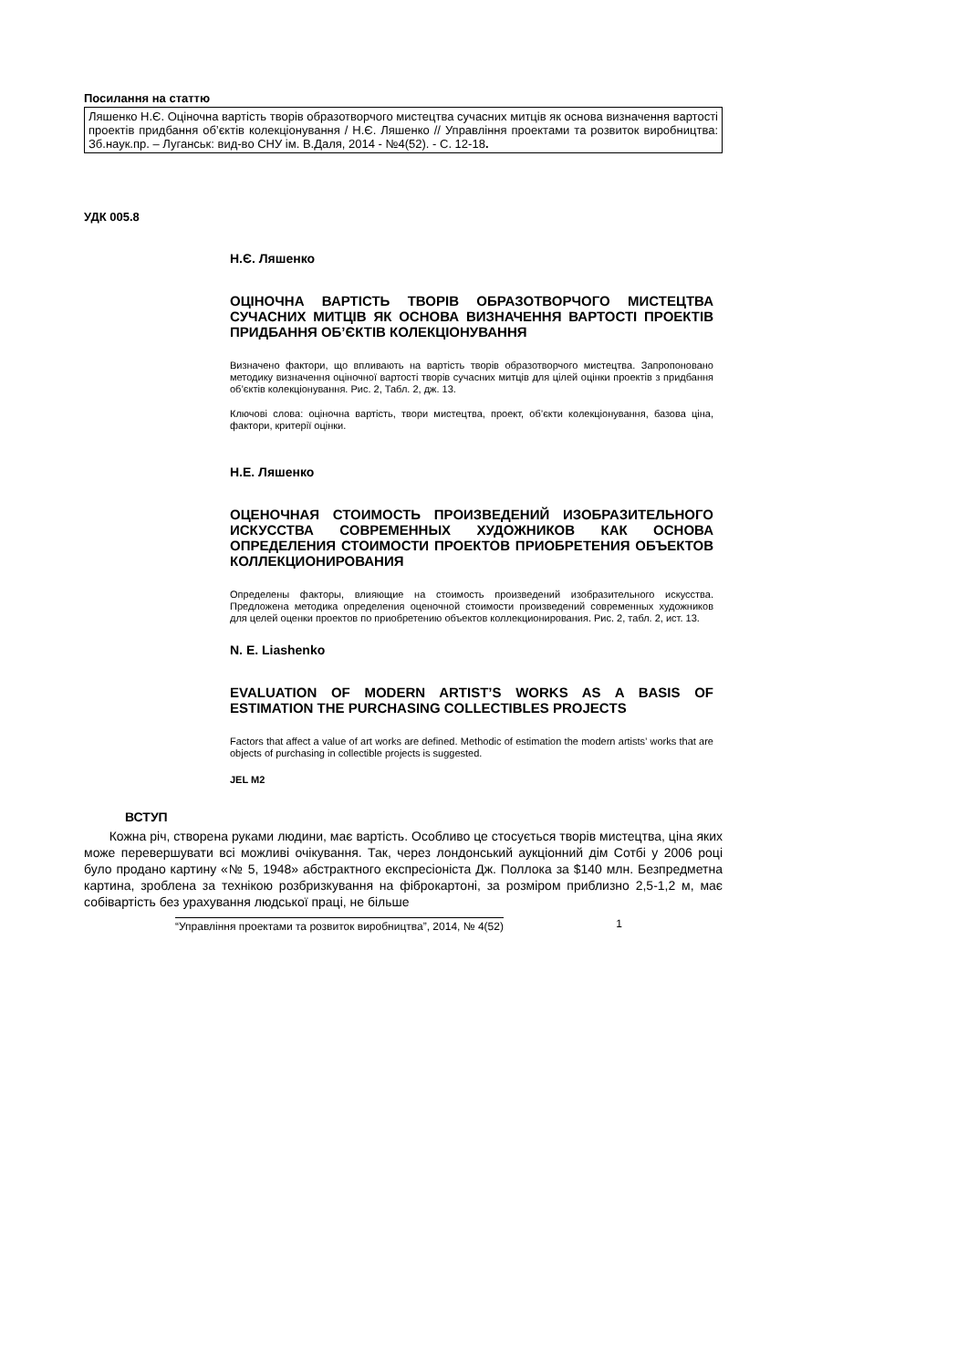Посилання на статтю
Ляшенко Н.Є. Оціночна вартість творів образотворчого мистецтва сучасних митців як основа визначення вартості проектів придбання об’єктів колекціонування / Н.Є. Ляшенко // Управління проектами та розвиток виробництва: Зб.наук.пр. – Луганськ: вид-во СНУ ім. В.Даля, 2014 - №4(52). - С. 12-18.
УДК 005.8
Н.Є. Ляшенко
ОЦІНОЧНА ВАРТІСТЬ ТВОРІВ ОБРАЗОТВОРЧОГО МИСТЕЦТВА СУЧАСНИХ МИТЦІВ ЯК ОСНОВА ВИЗНАЧЕННЯ ВАРТОСТІ ПРОЕКТІВ ПРИДБАННЯ ОБ’ЄКТІВ КОЛЕКЦІОНУВАННЯ
Визначено фактори, що впливають на вартість творів образотворчого мистецтва. Запропоновано методику визначення оціночної вартості творів сучасних митців для цілей оцінки проектів з придбання об’єктів колекціонування. Рис. 2, Табл. 2, дж. 13.
Ключові слова: оціночна вартість, твори мистецтва, проект, об’єкти колекціонування, базова ціна, фактори, критерії оцінки.
Н.Е. Ляшенко
ОЦЕНОЧНАЯ СТОИМОСТЬ ПРОИЗВЕДЕНИЙ ИЗОБРАЗИТЕЛЬНОГО ИСКУССТВА СОВРЕМЕННЫХ ХУДОЖНИКОВ КАК ОСНОВА ОПРЕДЕЛЕНИЯ СТОИМОСТИ ПРОЕКТОВ ПРИОБРЕТЕНИЯ ОБЪЕКТОВ КОЛЛЕКЦИОНИРОВАНИЯ
Определены факторы, влияющие на стоимость произведений изобразительного искусства. Предложена методика определения оценочной стоимости произведений современных художников для целей оценки проектов по приобретению объектов коллекционирования. Рис. 2, табл. 2, ист. 13.
N. E. Liashenko
EVALUATION OF MODERN ARTIST’S WORKS AS A BASIS OF ESTIMATION THE PURCHASING COLLECTIBLES PROJECTS
Factors that affect a value of art works are defined. Methodic of estimation the modern artists’ works that are objects of purchasing in collectible projects is suggested.
JEL M2
ВСТУП
Кожна річ, створена руками людини, має вартість. Особливо це стосується творів мистецтва, ціна яких може перевершувати всі можливі очікування. Так, через лондонський аукціонний дім Сотбі у 2006 році було продано картину «№ 5, 1948» абстрактного експресіоніста Дж. Поллока за $140 млн. Безпредметна картина, зроблена за технікою розбризкування на фіброкартоні, за розміром приблизно 2,5-1,2 м, має собівартість без урахування людської праці, не більше
“Управління проектами та розвиток виробництва”, 2014, № 4(52) 1